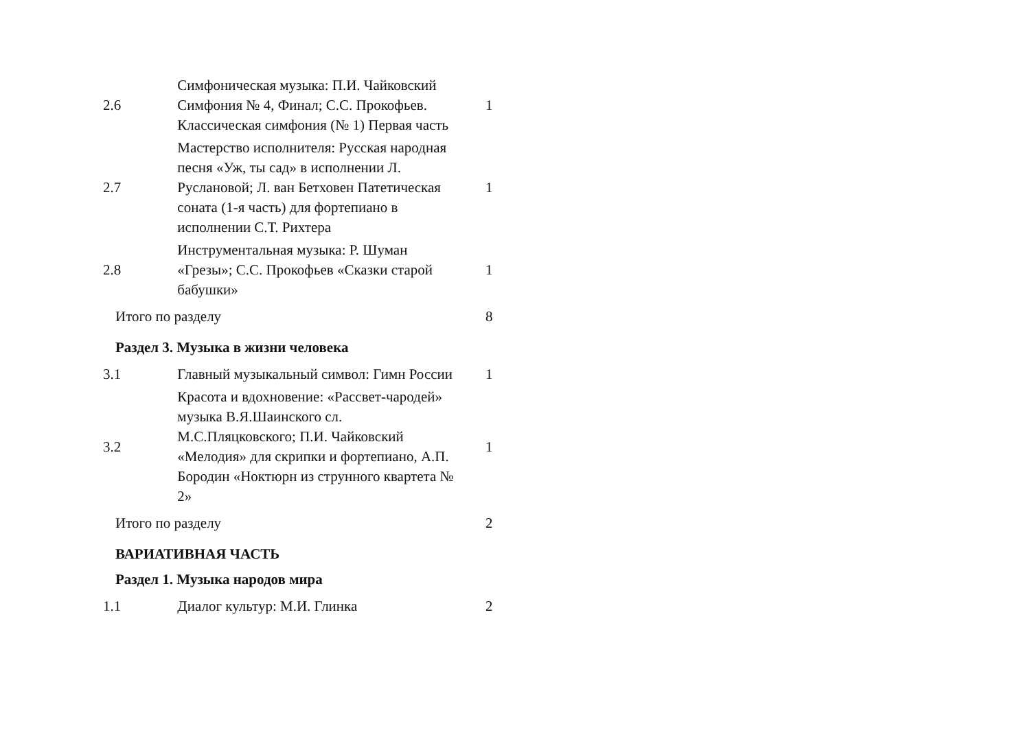| 2.6 | Симфоническая музыка: П.И. Чайковский Симфония № 4, Финал; С.С. Прокофьев. Классическая симфония (№ 1) Первая часть | 1 |
| 2.7 | Мастерство исполнителя: Русская народная песня «Уж, ты сад» в исполнении Л. Руслановой; Л. ван Бетховен Патетическая соната (1-я часть) для фортепиано в исполнении С.Т. Рихтера | 1 |
| 2.8 | Инструментальная музыка: Р. Шуман «Грезы»; С.С. Прокофьев «Сказки старой бабушки» | 1 |
| Итого по разделу | | 8 |
| Раздел 3. Музыка в жизни человека | | |
| 3.1 | Главный музыкальный символ: Гимн России | 1 |
| 3.2 | Красота и вдохновение: «Рассвет-чародей» музыка В.Я.Шаинского сл. М.С.Пляцковского; П.И. Чайковский «Мелодия» для скрипки и фортепиано, А.П. Бородин «Ноктюрн из струнного квартета № 2» | 1 |
| Итого по разделу | | 2 |
| ВАРИАТИВНАЯ ЧАСТЬ | | |
| Раздел 1. Музыка народов мира | | |
| 1.1 | Диалог культур: М.И. Глинка | 2 |